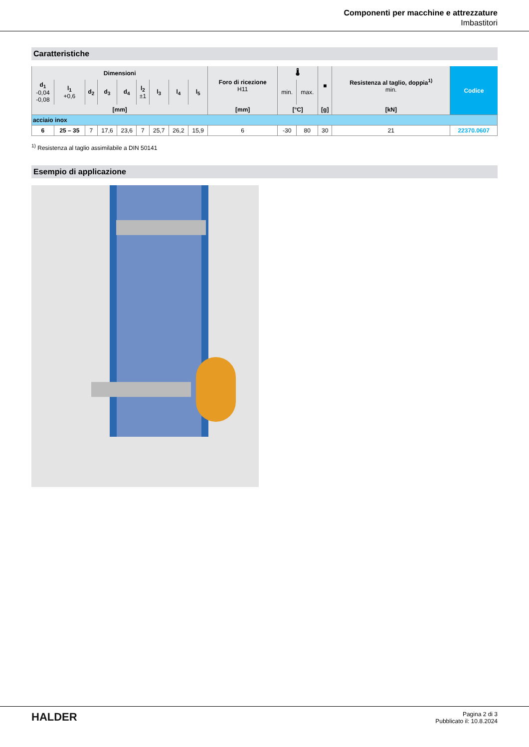Componenti per macchine e attrezzature
Imbastitori
Caratteristiche
| Dimensioni | | | | | | | | | Foro di ricezione H11 | 🌡 | | ■ | Resistenza al taglio, doppia<sup>1)</sup> min. | Codice |
| --- | --- | --- | --- | --- | --- | --- | --- | --- | --- | --- | --- | --- | --- | --- |
| d<sub>1</sub> -0,04 -0,08 | l<sub>1</sub> +0,6 | d<sub>2</sub> | d<sub>3</sub> | d<sub>4</sub> | l<sub>2</sub> ±1 | l<sub>3</sub> | l<sub>4</sub> | l<sub>5</sub> | | min. | max. | | | |
| [mm] | | | | | | | | | [mm] | [°C] | | [g] | [kN] | |
| acciaio inox | | | | | | | | | | | | | | |
| 6 | 25 – 35 | 7 | 17,6 | 23,6 | 7 | 25,7 | 26,2 | 15,9 | 6 | -30 | 80 | 30 | 21 | 22370.0607 |
<sup>1)</sup> Resistenza al taglio assimilabile a DIN 50141
Esempio di applicazione
HALDER
Pagina 2 di 3
Pubblicato il: 10.8.2024